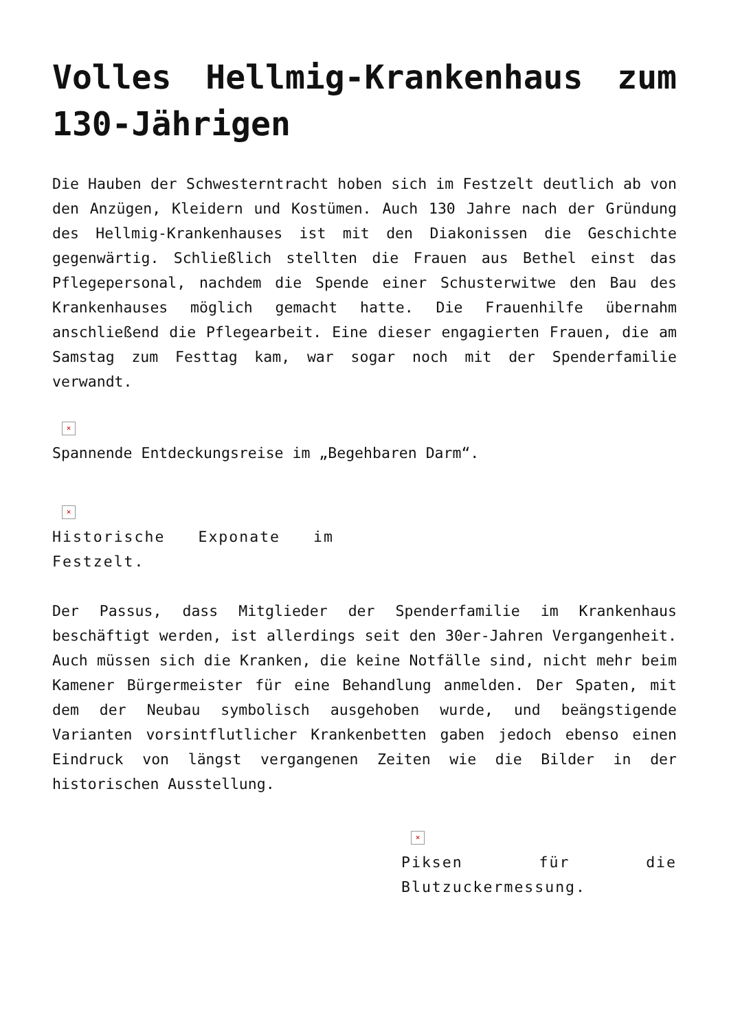Volles Hellmig-Krankenhaus zum 130-Jährigen
Die Hauben der Schwesterntracht hoben sich im Festzelt deutlich ab von den Anzügen, Kleidern und Kostümen. Auch 130 Jahre nach der Gründung des Hellmig-Krankenhauses ist mit den Diakonissen die Geschichte gegenwärtig. Schließlich stellten die Frauen aus Bethel einst das Pflegepersonal, nachdem die Spende einer Schusterwitwe den Bau des Krankenhauses möglich gemacht hatte. Die Frauenhilfe übernahm anschließend die Pflegearbeit. Eine dieser engagierten Frauen, die am Samstag zum Festtag kam, war sogar noch mit der Spenderfamilie verwandt.
×
Spannende Entdeckungsreise im „Begehbaren Darm“.
×
Historische Exponate im Festzelt.
Der Passus, dass Mitglieder der Spenderfamilie im Krankenhaus beschäftigt werden, ist allerdings seit den 30er-Jahren Vergangenheit. Auch müssen sich die Kranken, die keine Notfälle sind, nicht mehr beim Kamener Bürgermeister für eine Behandlung anmelden. Der Spaten, mit dem der Neubau symbolisch ausgehoben wurde, und beängstigende Varianten vorsintflutlicher Krankenbetten gaben jedoch ebenso einen Eindruck von längst vergangenen Zeiten wie die Bilder in der historischen Ausstellung.
×
Piksen für die Blutzuckermessung.